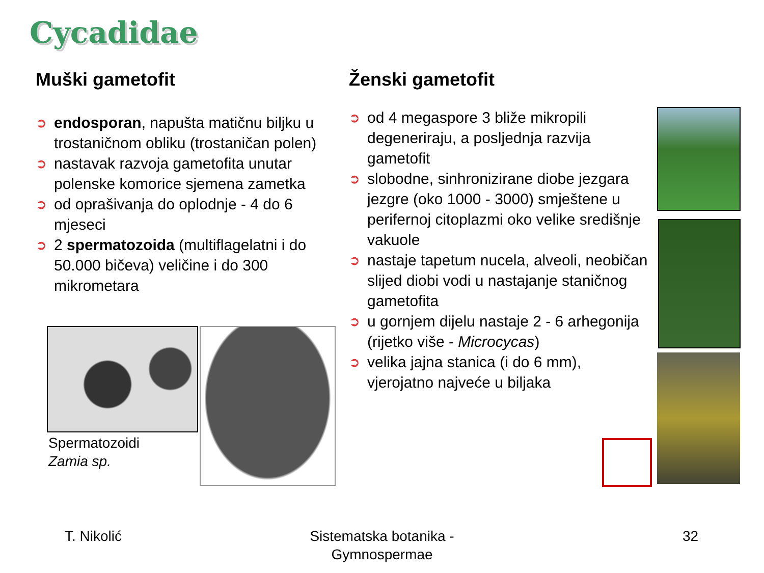Cycadidae
Muški gametofit
➲ endosporan, napušta matičnu biljku u trostaničnom obliku (trostaničan polen)
➲ nastavak razvoja gametofita unutar polenske komorice sjemena zametka
➲ od oprašivanja do oplodnje - 4 do 6 mjeseci
➲ 2 spermatozoida (multiflagelatni i do 50.000 bičeva) veličine i do 300 mikrometara
Spermatozoidi
Zamia sp.
Ženski gametofit
➲ od 4 megaspore 3 bliže mikropili degeneriraju, a posljednja razvija gametofit
➲ slobodne, sinhronizirane diobe jezgara jezgre (oko 1000 - 3000) smještene u perifernoj citoplazmi oko velike središnje vakuole
➲ nastaje tapetum nucela, alveoli, neobičan slijed diobi vodi u nastajanje staničnog gametofita
➲ u gornjem dijelu nastaje 2 - 6 arhegonija (rijetko više - Microcycas)
➲ velika jajna stanica (i do 6 mm), vjerojatno najveće u biljaka
T. Nikolić
Sistematska botanika - Gymnospermae
32